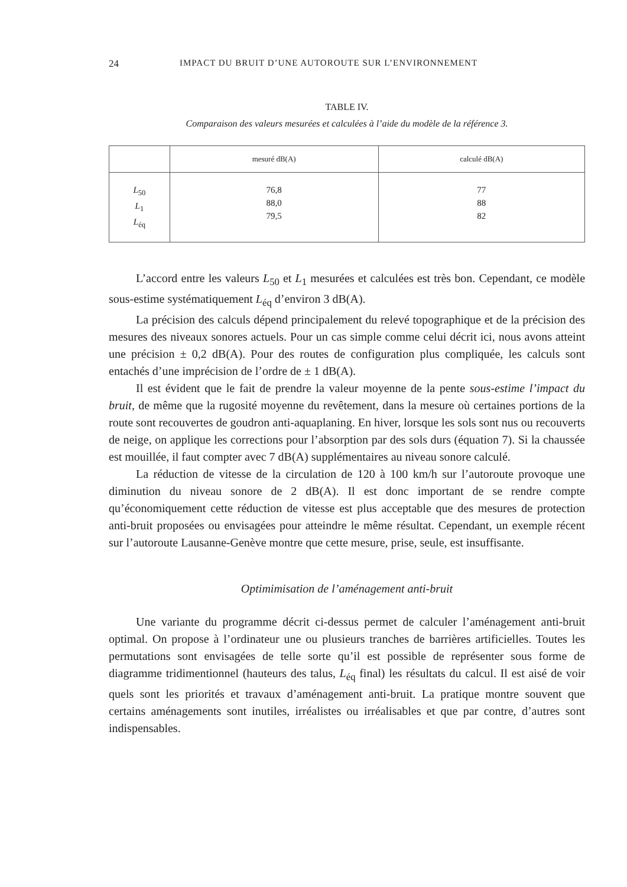24 IMPACT DU BRUIT D’UNE AUTOROUTE SUR L’ENVIRONNEMENT
TABLE IV.
Comparaison des valeurs mesurées et calculées à l’aide du modèle de la référence 3.
| | mesuré dB(A) | calculé dB(A) |
| --- | --- | --- |
| L<sub>50</sub> L<sub>1</sub> L<sub>éq</sub> | 76,8 88,0 79,5 | 77 88 82 |
L’accord entre les valeurs L<sub>50</sub> et L<sub>1</sub> mesurées et calculées est très bon. Cependant, ce modèle sous-estime systématiquement L<sub>éq</sub> d’environ 3 dB(A).
La précision des calculs dépend principalement du relevé topographique et de la précision des mesures des niveaux sonores actuels. Pour un cas simple comme celui décrit ici, nous avons atteint une précision ± 0,2 dB(A). Pour des routes de configuration plus compliquée, les calculs sont entachés d’une imprécision de l’ordre de ± 1 dB(A).
Il est évident que le fait de prendre la valeur moyenne de la pente sous-estime l’impact du bruit, de même que la rugosité moyenne du revêtement, dans la mesure où certaines portions de la route sont recouvertes de goudron anti-aquaplaning. En hiver, lorsque les sols sont nus ou recouverts de neige, on applique les corrections pour l’absorption par des sols durs (équation 7). Si la chaussée est mouillée, il faut compter avec 7 dB(A) supplémentaires au niveau sonore calculé.
La réduction de vitesse de la circulation de 120 à 100 km/h sur l’autoroute provoque une diminution du niveau sonore de 2 dB(A). Il est donc important de se rendre compte qu’économiquement cette réduction de vitesse est plus acceptable que des mesures de protection anti-bruit proposées ou envisagées pour atteindre le même résultat. Cependant, un exemple récent sur l’autoroute Lausanne-Genève montre que cette mesure, prise, seule, est insuffisante.
Optimimisation de l’aménagement anti-bruit
Une variante du programme décrit ci-dessus permet de calculer l’aménagement anti-bruit optimal. On propose à l’ordinateur une ou plusieurs tranches de barrières artificielles. Toutes les permutations sont envisagées de telle sorte qu’il est possible de représenter sous forme de diagramme tridimentionnel (hauteurs des talus, L<sub>éq</sub> final) les résultats du calcul. Il est aisé de voir quels sont les priorités et travaux d’aménagement anti-bruit. La pratique montre souvent que certains aménagements sont inutiles, irréalistes ou irréalisables et que par contre, d’autres sont indispensables.